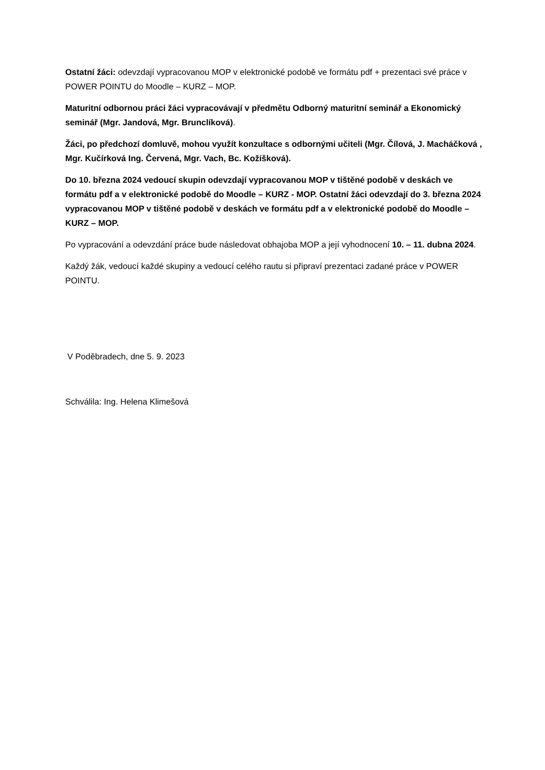Ostatní žáci: odevzdají vypracovanou MOP v elektronické podobě ve formátu pdf + prezentaci své práce v POWER POINTU do Moodle – KURZ – MOP.
Maturitní odbornou práci žáci vypracovávají v předmětu Odborný maturitní seminář a Ekonomický seminář (Mgr. Jandová, Mgr. Brunclíková).
Žáci, po předchozí domluvě, mohou využít konzultace s odbornými učiteli (Mgr. Čílová, J. Macháčková , Mgr. Kučírková Ing. Červená, Mgr. Vach, Bc. Kožíšková).
Do 10. března 2024 vedoucí skupin odevzdají vypracovanou MOP v tištěné podobě v deskách ve formátu pdf a v elektronické podobě do Moodle – KURZ - MOP. Ostatní žáci odevzdají do 3. března 2024 vypracovanou MOP v tištěné podobě v deskách ve formátu pdf a v elektronické podobě do Moodle – KURZ – MOP.
Po vypracování a odevzdání práce bude následovat obhajoba MOP a její vyhodnocení 10. – 11. dubna 2024.
Každý žák, vedoucí každé skupiny a vedoucí celého rautu si připraví prezentaci zadané práce v POWER POINTU.
V Poděbradech, dne 5. 9. 2023
Schválila: Ing. Helena Klimešová